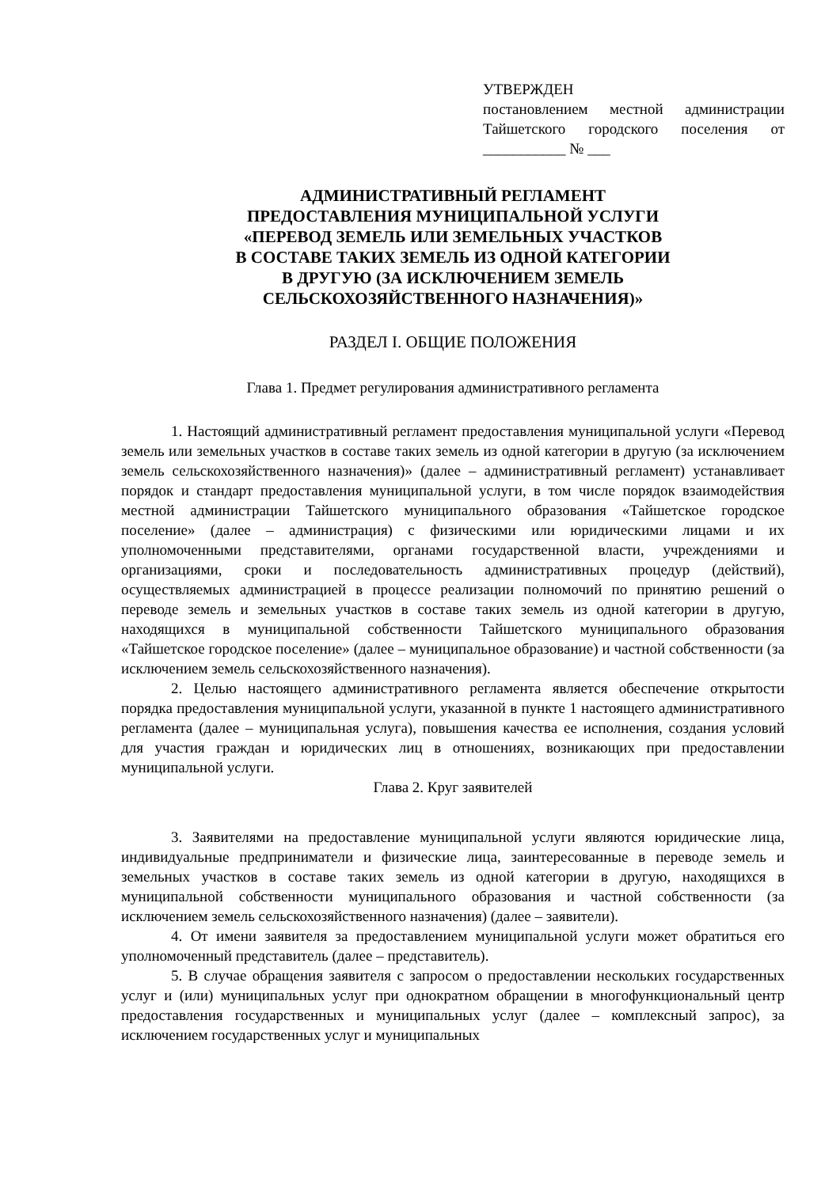УТВЕРЖДЕН
постановлением местной администрации Тайшетского городского поселения от ___________ № ___
АДМИНИСТРАТИВНЫЙ РЕГЛАМЕНТ
ПРЕДОСТАВЛЕНИЯ МУНИЦИПАЛЬНОЙ УСЛУГИ
«ПЕРЕВОД ЗЕМЕЛЬ ИЛИ ЗЕМЕЛЬНЫХ УЧАСТКОВ
В СОСТАВЕ ТАКИХ ЗЕМЕЛЬ ИЗ ОДНОЙ КАТЕГОРИИ
В ДРУГУЮ (ЗА ИСКЛЮЧЕНИЕМ ЗЕМЕЛЬ
СЕЛЬСКОХОЗЯЙСТВЕННОГО НАЗНАЧЕНИЯ)»
РАЗДЕЛ I. ОБЩИЕ ПОЛОЖЕНИЯ
Глава 1. Предмет регулирования административного регламента
1. Настоящий административный регламент предоставления муниципальной услуги «Перевод земель или земельных участков в составе таких земель из одной категории в другую (за исключением земель сельскохозяйственного назначения)» (далее – административный регламент) устанавливает порядок и стандарт предоставления муниципальной услуги, в том числе порядок взаимодействия местной администрации Тайшетского муниципального образования «Тайшетское городское поселение» (далее – администрация) с физическими или юридическими лицами и их уполномоченными представителями, органами государственной власти, учреждениями и организациями, сроки и последовательность административных процедур (действий), осуществляемых администрацией в процессе реализации полномочий по принятию решений о переводе земель и земельных участков в составе таких земель из одной категории в другую, находящихся в муниципальной собственности Тайшетского муниципального образования «Тайшетское городское поселение» (далее – муниципальное образование) и частной собственности (за исключением земель сельскохозяйственного назначения).
2. Целью настоящего административного регламента является обеспечение открытости порядка предоставления муниципальной услуги, указанной в пункте 1 настоящего административного регламента (далее – муниципальная услуга), повышения качества ее исполнения, создания условий для участия граждан и юридических лиц в отношениях, возникающих при предоставлении муниципальной услуги.
Глава 2. Круг заявителей
3. Заявителями на предоставление муниципальной услуги являются юридические лица, индивидуальные предприниматели и физические лица, заинтересованные в переводе земель и земельных участков в составе таких земель из одной категории в другую, находящихся в муниципальной собственности муниципального образования и частной собственности (за исключением земель сельскохозяйственного назначения) (далее – заявители).
4. От имени заявителя за предоставлением муниципальной услуги может обратиться его уполномоченный представитель (далее – представитель).
5. В случае обращения заявителя с запросом о предоставлении нескольких государственных услуг и (или) муниципальных услуг при однократном обращении в многофункциональный центр предоставления государственных и муниципальных услуг (далее – комплексный запрос), за исключением государственных услуг и муниципальных